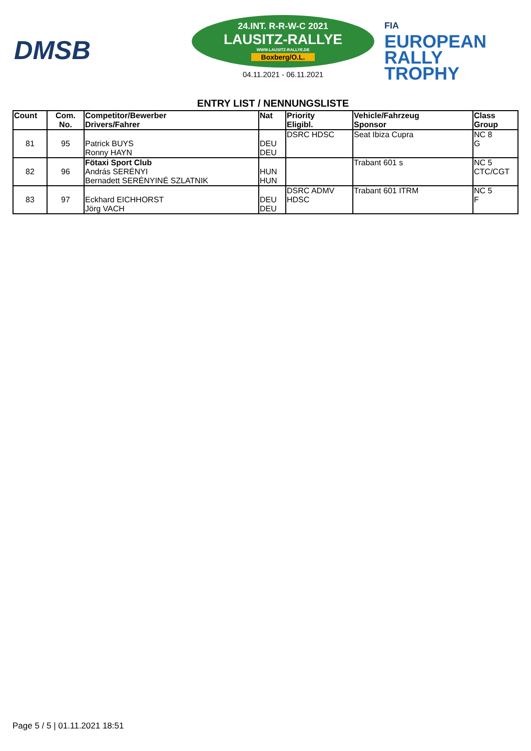DMSB
24.INT. R-R-W-C 2021
LAUSITZ-RALLYE
WWW.LAUSITZ-RALLYE.DE
Boxberg/O.L.
04.11.2021 - 06.11.2021
FIA
EUROPEAN
RALLY
TROPHY
ENTRY LIST / NENNUNGSLISTE
| Count | Com. No. | Competitor/Bewerber Drivers/Fahrer | Nat | Priority Eligibl. | Vehicle/Fahrzeug Sponsor | Class Group |
| --- | --- | --- | --- | --- | --- | --- |
| 81 | 95 | Patrick BUYS Ronny HAYN | DEU DEU | DSRC HDSC | Seat Ibiza Cupra | NC 8 G |
| 82 | 96 | Fötaxi Sport Club András SERÉNYI Bernadett SERÉNYINÉ SZLATNIK | HUN HUN | | Trabant 601 s | NC 5 CTC/CGT |
| 83 | 97 | Eckhard EICHHORST Jörg VACH | DEU DEU | DSRC ADMV HDSC | Trabant 601 ITRM | NC 5 F |
Page 5 / 5 | 01.11.2021 18:51